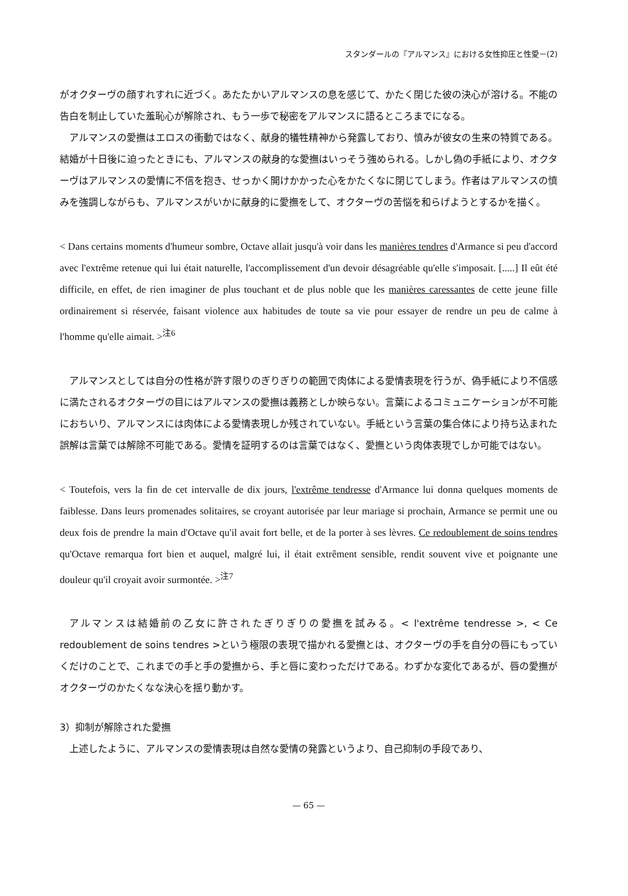スタンダールの『アルマンス』における女性抑圧と性愛－(2)
がオクターヴの顔すれすれに近づく。あたたかいアルマンスの息を感じて、かたく閉じた彼の決心が溶ける。不能の告白を制止していた羞恥心が解除され、もう一歩で秘密をアルマンスに語るところまでになる。
アルマンスの愛撫はエロスの衝動ではなく、献身的犠牲精神から発露しており、慎みが彼女の生来の特質である。結婚が十日後に迫ったときにも、アルマンスの献身的な愛撫はいっそう強められる。しかし偽の手紙により、オクターヴはアルマンスの愛情に不信を抱き、せっかく開けかかった心をかたくなに閉じてしまう。作者はアルマンスの慎みを強調しながらも、アルマンスがいかに献身的に愛撫をして、オクターヴの苦悩を和らげようとするかを描く。
< Dans certains moments d'humeur sombre, Octave allait jusqu'à voir dans les manières tendres d'Armance si peu d'accord avec l'extrême retenue qui lui était naturelle, l'accomplissement d'un devoir désagréable qu'elle s'imposait. [.....] Il eût été difficile, en effet, de rien imaginer de plus touchant et de plus noble que les manières caressantes de cette jeune fille ordinairement si réservée, faisant violence aux habitudes de toute sa vie pour essayer de rendre un peu de calme à l'homme qu'elle aimait. ><sup>注6</sup>
アルマンスとしては自分の性格が許す限りのぎりぎりの範囲で肉体による愛情表現を行うが、偽手紙により不信感に満たされるオクターヴの目にはアルマンスの愛撫は義務としか映らない。言葉によるコミュニケーションが不可能におちいり、アルマンスには肉体による愛情表現しか残されていない。手紙という言葉の集合体により持ち込まれた誤解は言葉では解除不可能である。愛情を証明するのは言葉ではなく、愛撫という肉体表現でしか可能ではない。
< Toutefois, vers la fin de cet intervalle de dix jours, l'extrême tendresse d'Armance lui donna quelques moments de faiblesse. Dans leurs promenades solitaires, se croyant autorisée par leur mariage si prochain, Armance se permit une ou deux fois de prendre la main d'Octave qu'il avait fort belle, et de la porter à ses lèvres. Ce redoublement de soins tendres qu'Octave remarqua fort bien et auquel, malgré lui, il était extrêment sensible, rendit souvent vive et poignante une douleur qu'il croyait avoir surmontée. ><sup>注7</sup>
アルマンスは結婚前の乙女に許されたぎりぎりの愛撫を試みる。< l'extrême tendresse >, < Ce redoublement de soins tendres >という極限の表現で描かれる愛撫とは、オクターヴの手を自分の唇にもっていくだけのことで、これまでの手と手の愛撫から、手と唇に変わっただけである。わずかな変化であるが、唇の愛撫がオクターヴのかたくなな決心を揺り動かす。
3）抑制が解除された愛撫
上述したように、アルマンスの愛情表現は自然な愛情の発露というより、自己抑制の手段であり、
— 65 —